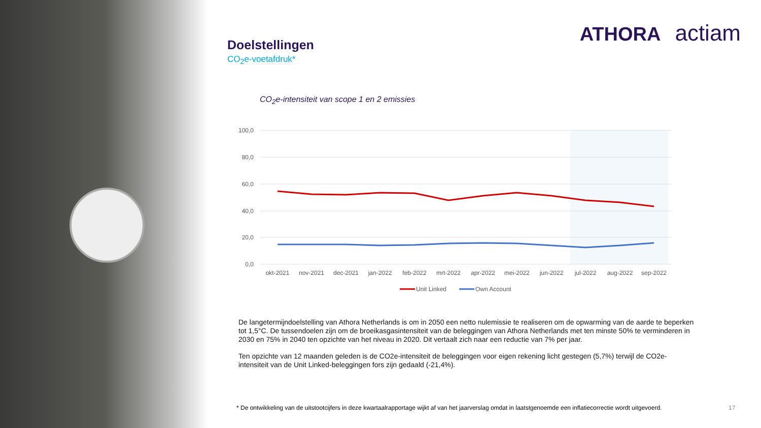ATHORA actiam
Doelstellingen
CO<sub>2</sub>e-voetafdruk*
CO<sub>2</sub>e-intensiteit van scope 1 en 2 emissies
100,0
80,0
60,0
40,0
20,0
0,0
okt-2021
nov-2021
dec-2021
jan-2022
feb-2022
mrt-2022
apr-2022
mei-2022
jun-2022
jul-2022
aug-2022
sep-2022
Unit Linked
Own Account
De langetermijndoelstelling van Athora Netherlands is om in 2050 een netto nulemissie te realiseren om de opwarming van de aarde te beperken tot 1,5°C. De tussendoelen zijn om de broeikasgasintensiteit van de beleggingen van Athora Netherlands met ten minste 50% te verminderen in 2030 en 75% in 2040 ten opzichte van het niveau in 2020. Dit vertaalt zich naar een reductie van 7% per jaar.
Ten opzichte van 12 maanden geleden is de CO2e-intensiteit de beleggingen voor eigen rekening licht gestegen (5,7%) terwijl de CO2e-intensiteit van de Unit Linked-beleggingen fors zijn gedaald (-21,4%).
* De ontwikkeling van de uitstootcijfers in deze kwartaalrapportage wijkt af van het jaarverslag omdat in laatstgenoemde een inflatiecorrectie wordt uitgevoerd.
17